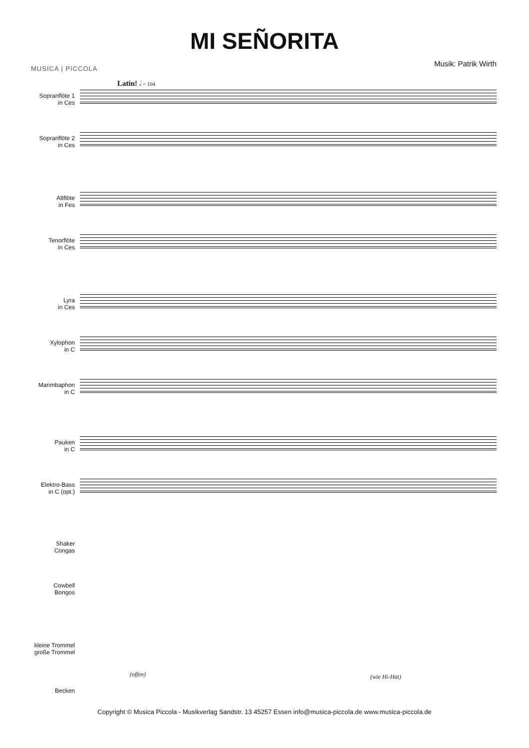MUSICA | PICCOLA
MI SEÑORITA
Musik: Patrik Wirth
Latin! 𝅗𝅥 = 104
Sopranflöte 1
in Ces
Sopranflöte 2
in Ces
Altflöte
in Fes
Tenorflöte
in Ces
Lyra
in Ces
Xylophon
in C
Marimbaphon
in C
Pauken
in C
Elektro-Bass
in C (opt.)
Shaker
Congas
Cowbell
Bongos
kleine Trommel
große Trommel
Becken
(offen) (wie Hi-Hat)
Copyright © Musica Piccola - Musikverlag Sandstr. 13 45257 Essen info@musica-piccola.de www.musica-piccola.de